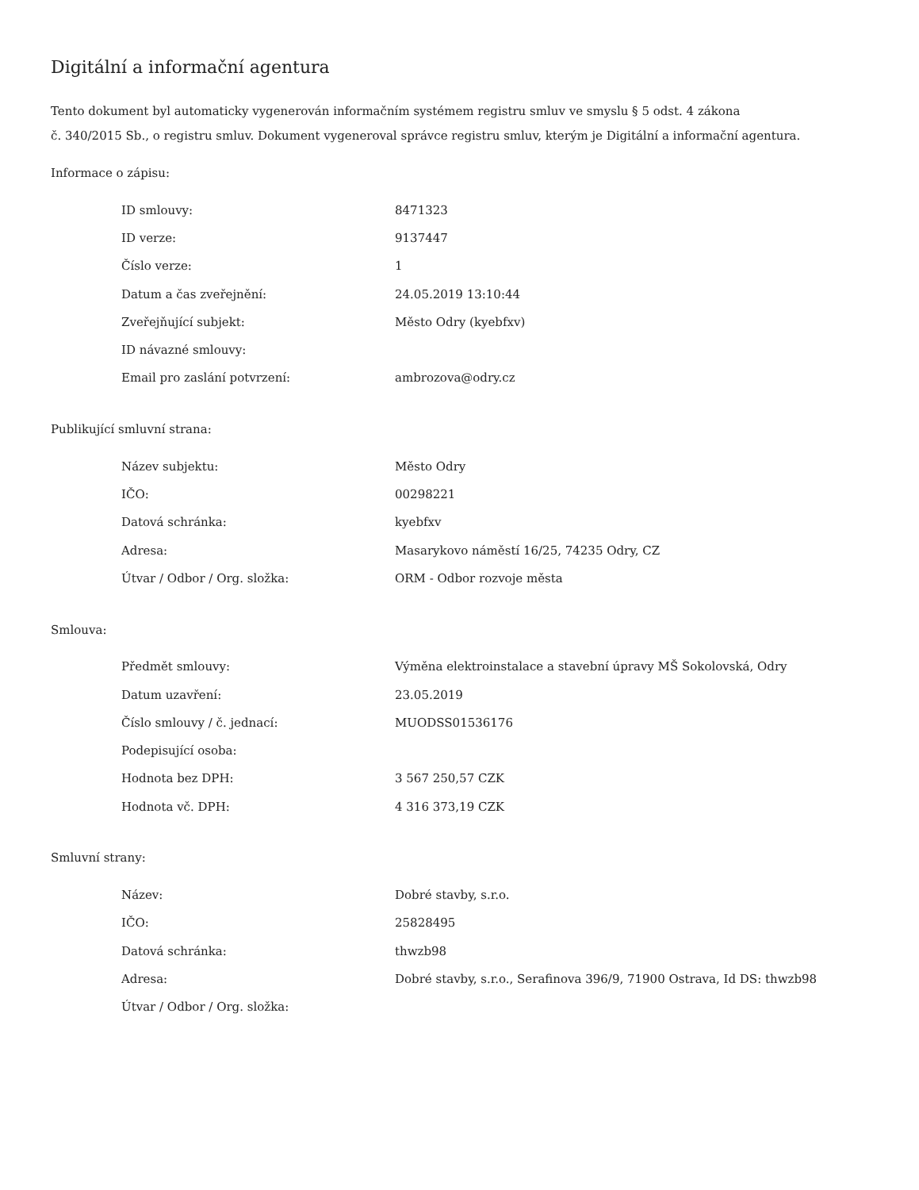Digitální a informační agentura
Tento dokument byl automaticky vygenerován informačním systémem registru smluv ve smyslu § 5 odst. 4 zákona
č. 340/2015 Sb., o registru smluv. Dokument vygeneroval správce registru smluv, kterým je Digitální a informační agentura.
Informace o zápisu:
| ID smlouvy: | 8471323 |
| ID verze: | 9137447 |
| Číslo verze: | 1 |
| Datum a čas zveřejnění: | 24.05.2019 13:10:44 |
| Zveřejňující subjekt: | Město Odry (kyebfxv) |
| ID návazné smlouvy: | |
| Email pro zaslání potvrzení: | ambrozova@odry.cz |
Publikující smluvní strana:
| Název subjektu: | Město Odry |
| IČO: | 00298221 |
| Datová schránka: | kyebfxv |
| Adresa: | Masarykovo náměstí 16/25, 74235 Odry, CZ |
| Útvar / Odbor / Org. složka: | ORM - Odbor rozvoje města |
Smlouva:
| Předmět smlouvy: | Výměna elektroinstalace a stavební úpravy MŠ Sokolovská, Odry |
| Datum uzavření: | 23.05.2019 |
| Číslo smlouvy / č. jednací: | MUODSS01536176 |
| Podepisující osoba: | |
| Hodnota bez DPH: | 3 567 250,57 CZK |
| Hodnota vč. DPH: | 4 316 373,19 CZK |
Smluvní strany:
| Název: | Dobré stavby, s.r.o. |
| IČO: | 25828495 |
| Datová schránka: | thwzb98 |
| Adresa: | Dobré stavby, s.r.o., Serafinova 396/9, 71900 Ostrava, Id DS: thwzb98 |
| Útvar / Odbor / Org. složka: | |